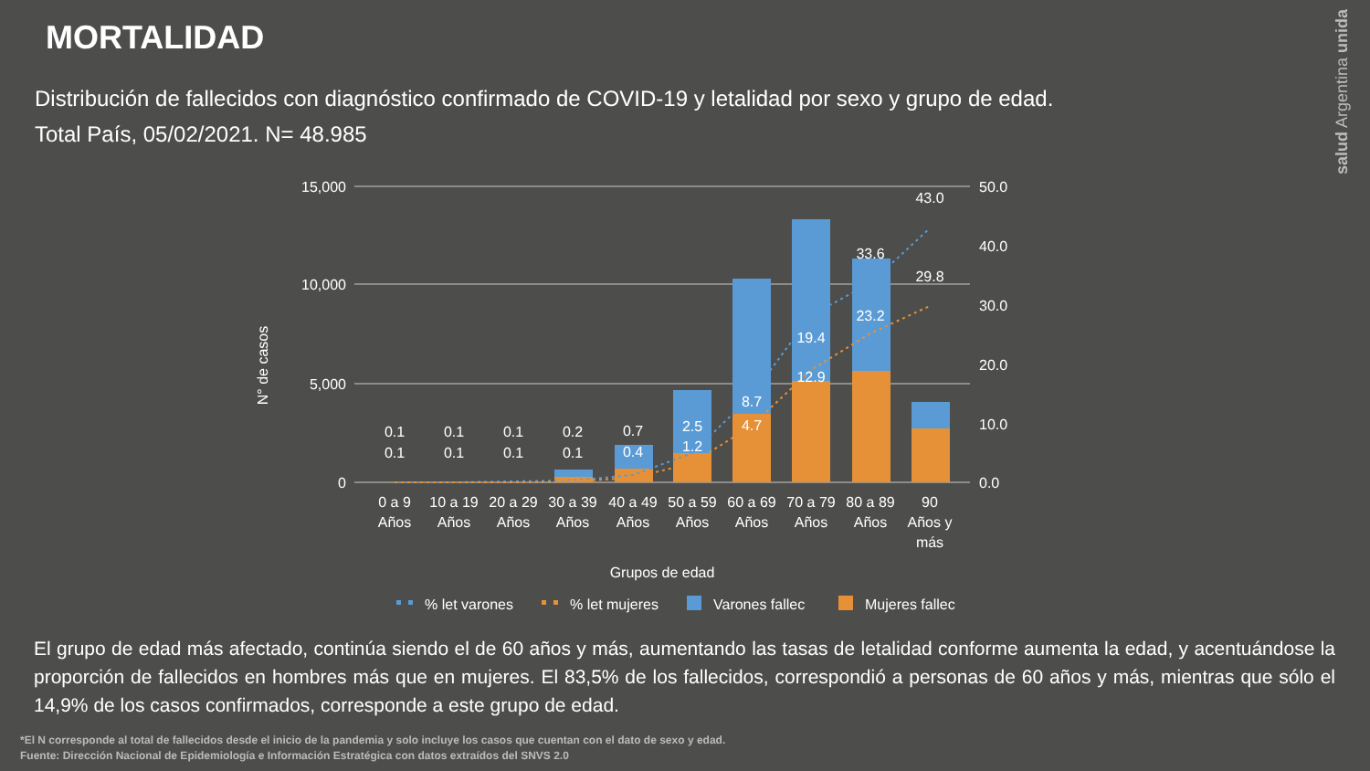MORTALIDAD
Distribución de fallecidos con diagnóstico confirmado de COVID-19 y letalidad por sexo y grupo de edad.
Total País, 05/02/2021. N= 48.985
salud Argentina unida
15,000
10,000
5,000
0
50.0
40.0
30.0
20.0
10.0
0.0
N° de casos
0.1
0.1
0.1
0.1
0.1
0.1
0.2
0.1
0.7
0.4
2.5
1.2
8.7
4.7
19.4
12.9
33.6
23.2
43.0
29.8
0 a 9
Años
10 a 19
Años
20 a 29
Años
30 a 39
Años
40 a 49
Años
50 a 59
Años
60 a 69
Años
70 a 79
Años
80 a 89
Años
90
Años y
más
Grupos de edad
% let varones
% let mujeres
Varones fallec
Mujeres fallec
El grupo de edad más afectado, continúa siendo el de 60 años y más, aumentando las tasas de letalidad conforme aumenta la edad, y acentuándose la proporción de fallecidos en hombres más que en mujeres. El 83,5% de los fallecidos, correspondió a personas de 60 años y más, mientras que sólo el 14,9% de los casos confirmados, corresponde a este grupo de edad.
*El N corresponde al total de fallecidos desde el inicio de la pandemia y solo incluye los casos que cuentan con el dato de sexo y edad.
Fuente: Dirección Nacional de Epidemiología e Información Estratégica con datos extraídos del SNVS 2.0